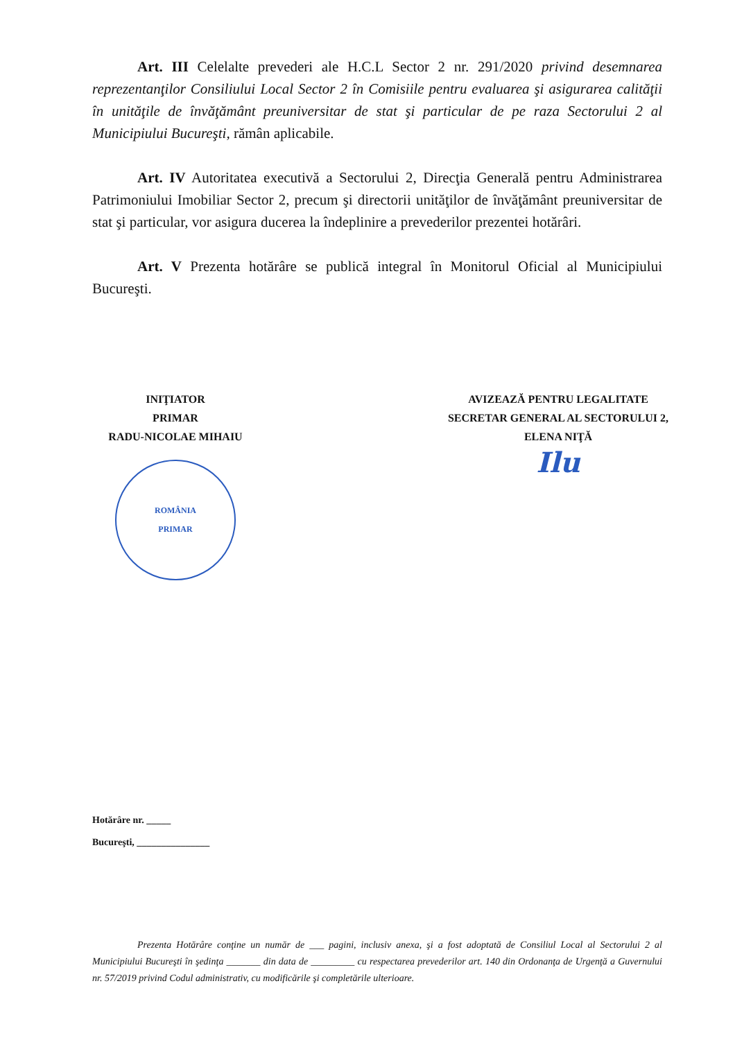Art. III Celelalte prevederi ale H.C.L Sector 2 nr. 291/2020 privind desemnarea reprezentanţilor Consiliului Local Sector 2 în Comisiile pentru evaluarea şi asigurarea calităţii în unităţile de învăţământ preuniversitar de stat şi particular de pe raza Sectorului 2 al Municipiului Bucureşti, rămân aplicabile.
Art. IV Autoritatea executivă a Sectorului 2, Direcţia Generală pentru Administrarea Patrimoniului Imobiliar Sector 2, precum şi directorii unităţilor de învăţământ preuniversitar de stat şi particular, vor asigura ducerea la îndeplinire a prevederilor prezentei hotărâri.
Art. V Prezenta hotărâre se publică integral în Monitorul Oficial al Municipiului Bucureşti.
INIŢIATOR
PRIMAR
RADU-NICOLAE MIHAIU
ROMÂNIA
PRIMAR
AVIZEAZĂ PENTRU LEGALITATE
SECRETAR GENERAL AL SECTORULUI 2,
ELENA NIŢĂ
Ilu
Hotărâre nr. _____
Bucureşti, _______________
Prezenta Hotărâre conţine un număr de ___ pagini, inclusiv anexa, şi a fost adoptată de Consiliul Local al Sectorului 2 al Municipiului Bucureşti în şedinţa _______ din data de _________ cu respectarea prevederilor art. 140 din Ordonanţa de Urgenţă a Guvernului nr. 57/2019 privind Codul administrativ, cu modificările şi completările ulterioare.